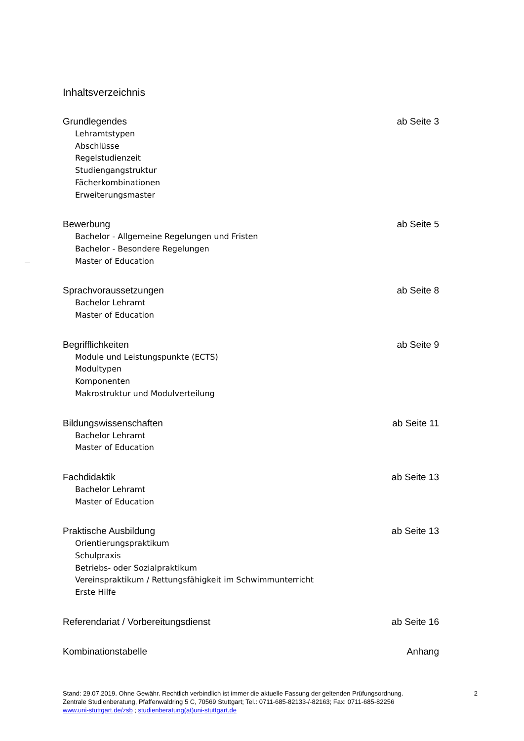Inhaltsverzeichnis
Grundlegendes ab Seite 3
Lehramtstypen
Abschlüsse
Regelstudienzeit
Studiengangstruktur
Fächerkombinationen
Erweiterungsmaster
Bewerbung ab Seite 5
Bachelor - Allgemeine Regelungen und Fristen
Bachelor - Besondere Regelungen
Master of Education
Sprachvoraussetzungen ab Seite 8
Bachelor Lehramt
Master of Education
Begrifflichkeiten ab Seite 9
Module und Leistungspunkte (ECTS)
Modultypen
Komponenten
Makrostruktur und Modulverteilung
Bildungswissenschaften ab Seite 11
Bachelor Lehramt
Master of Education
Fachdidaktik ab Seite 13
Bachelor Lehramt
Master of Education
Praktische Ausbildung ab Seite 13
Orientierungspraktikum
Schulpraxis
Betriebs- oder Sozialpraktikum
Vereinspraktikum / Rettungsfähigkeit im Schwimmunterricht
Erste Hilfe
Referendariat / Vorbereitungsdienst ab Seite 16
Kombinationstabelle Anhang
Stand: 29.07.2019. Ohne Gewähr. Rechtlich verbindlich ist immer die aktuelle Fassung der geltenden Prüfungsordnung. 2
Zentrale Studienberatung, Pfaffenwaldring 5 C, 70569 Stuttgart; Tel.: 0711-685-82133-/-82163; Fax: 0711-685-82256
www.uni-stuttgart.de/zsb ; studienberatung(at)uni-stuttgart.de